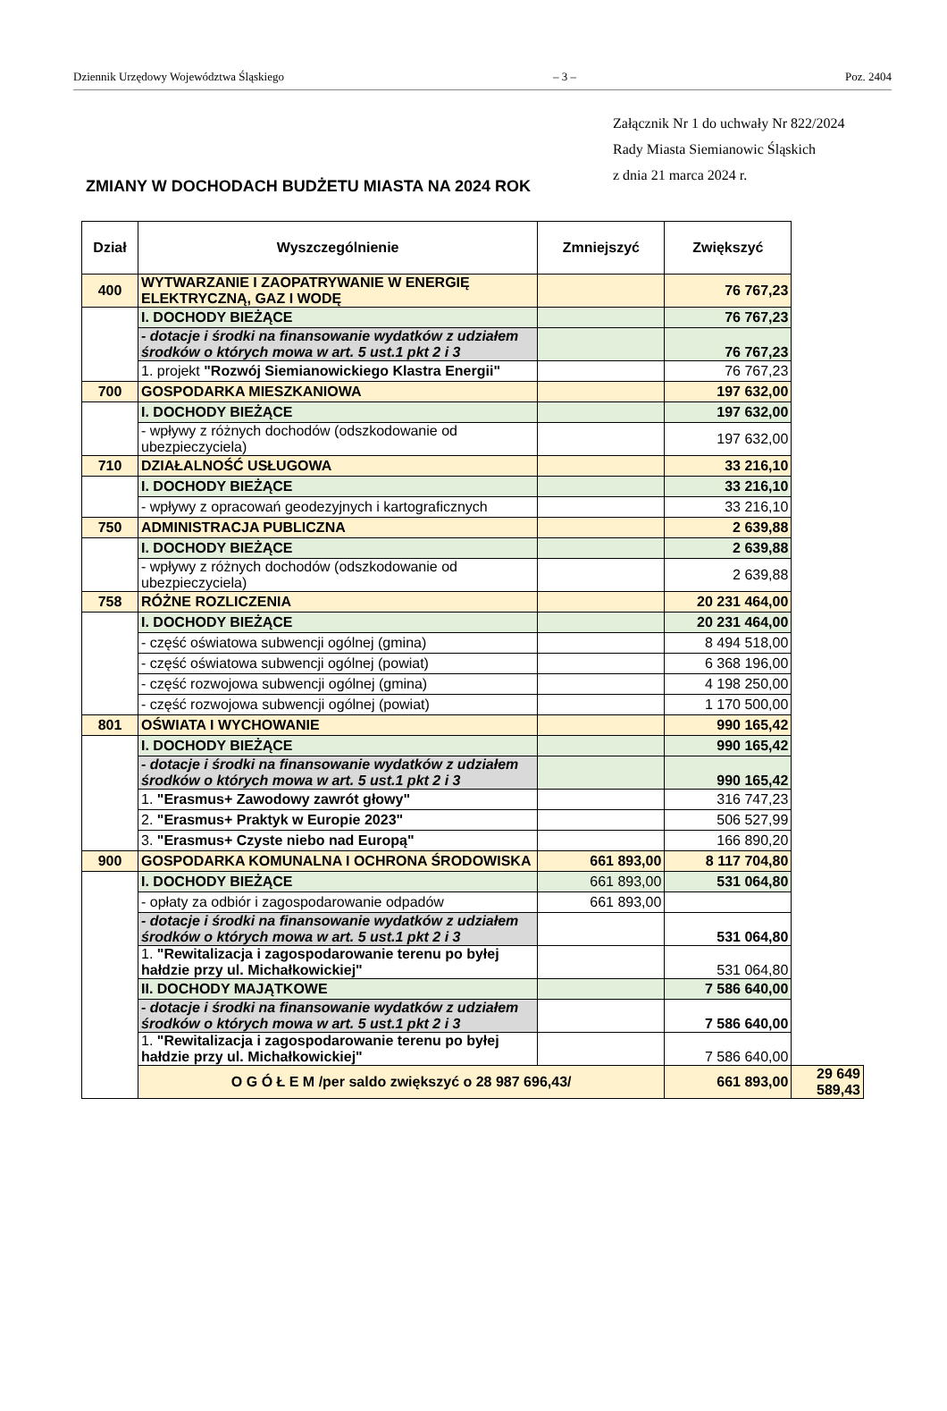Dziennik Urzędowy Województwa Śląskiego – 3 – Poz. 2404
Załącznik Nr 1 do uchwały Nr 822/2024
Rady Miasta Siemianowic Śląskich
z dnia 21 marca 2024 r.
ZMIANY W DOCHODACH BUDŻETU MIASTA NA 2024 ROK
| Dział | Wyszczególnienie | Zmniejszyć | Zwiększyć | |
| --- | --- | --- | --- | --- |
| 400 | WYTWARZANIE I ZAOPATRYWANIE W ENERGIĘ ELEKTRYCZNĄ, GAZ I WODĘ | | 76 767,23 | |
| | I. DOCHODY BIEŻĄCE | | 76 767,23 | |
| | - dotacje i środki na finansowanie wydatków z udziałem środków o których mowa w art. 5 ust.1 pkt 2 i 3 | | 76 767,23 | |
| | 1. projekt "Rozwój Siemianowickiego Klastra Energii" | | 76 767,23 | |
| 700 | GOSPODARKA MIESZKANIOWA | | 197 632,00 | |
| | I. DOCHODY BIEŻĄCE | | 197 632,00 | |
| | - wpływy z różnych dochodów (odszkodowanie od ubezpieczyciela) | | 197 632,00 | |
| 710 | DZIAŁALNOŚĆ USŁUGOWA | | 33 216,10 | |
| | I. DOCHODY BIEŻĄCE | | 33 216,10 | |
| | - wpływy z opracowań geodezyjnych i kartograficznych | | 33 216,10 | |
| 750 | ADMINISTRACJA PUBLICZNA | | 2 639,88 | |
| | I. DOCHODY BIEŻĄCE | | 2 639,88 | |
| | - wpływy z różnych dochodów (odszkodowanie od ubezpieczyciela) | | 2 639,88 | |
| 758 | RÓŻNE ROZLICZENIA | | 20 231 464,00 | |
| | I. DOCHODY BIEŻĄCE | | 20 231 464,00 | |
| | - część oświatowa subwencji ogólnej (gmina) | | 8 494 518,00 | |
| | - część oświatowa subwencji ogólnej (powiat) | | 6 368 196,00 | |
| | - część rozwojowa subwencji ogólnej (gmina) | | 4 198 250,00 | |
| | - część rozwojowa subwencji ogólnej (powiat) | | 1 170 500,00 | |
| 801 | OŚWIATA I WYCHOWANIE | | 990 165,42 | |
| | I. DOCHODY BIEŻĄCE | | 990 165,42 | |
| | - dotacje i środki na finansowanie wydatków z udziałem środków o których mowa w art. 5 ust.1 pkt 2 i 3 | | 990 165,42 | |
| | 1. "Erasmus+ Zawodowy zawrót głowy" | | 316 747,23 | |
| | 2. "Erasmus+ Praktyk w Europie 2023" | | 506 527,99 | |
| | 3. "Erasmus+ Czyste niebo nad Europą" | | 166 890,20 | |
| 900 | GOSPODARKA KOMUNALNA I OCHRONA ŚRODOWISKA | 661 893,00 | 8 117 704,80 | |
| | I. DOCHODY BIEŻĄCE | 661 893,00 | 531 064,80 | |
| | - opłaty za odbiór i zagospodarowanie odpadów | 661 893,00 | | |
| | - dotacje i środki na finansowanie wydatków z udziałem środków o których mowa w art. 5 ust.1 pkt 2 i 3 | | 531 064,80 | |
| | 1. "Rewitalizacja i zagospodarowanie terenu po byłej hałdzie przy ul. Michałkowickiej" | | 531 064,80 | |
| | II. DOCHODY MAJĄTKOWE | | 7 586 640,00 | |
| | - dotacje i środki na finansowanie wydatków z udziałem środków o których mowa w art. 5 ust.1 pkt 2 i 3 | | 7 586 640,00 | |
| | 1. "Rewitalizacja i zagospodarowanie terenu po byłej hałdzie przy ul. Michałkowickiej" | | 7 586 640,00 | |
| | O G Ó Ł E M /per saldo zwiększyć o 28 987 696,43/ | | 661 893,00 | 29 649 589,43 |